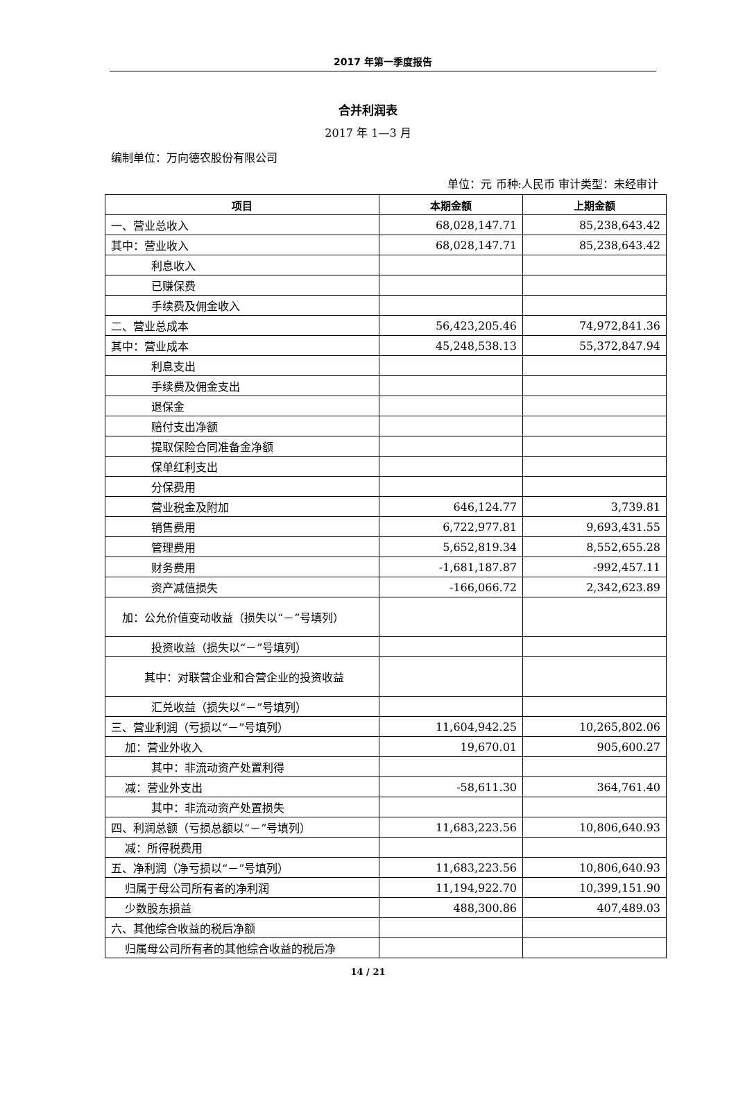2017 年第一季度报告
合并利润表
2017 年 1—3 月
编制单位：万向德农股份有限公司
单位：元 币种:人民币 审计类型：未经审计
| 项目 | 本期金额 | 上期金额 |
| --- | --- | --- |
| 一、营业总收入 | 68,028,147.71 | 85,238,643.42 |
| 其中：营业收入 | 68,028,147.71 | 85,238,643.42 |
| 利息收入 | | |
| 已赚保费 | | |
| 手续费及佣金收入 | | |
| 二、营业总成本 | 56,423,205.46 | 74,972,841.36 |
| 其中：营业成本 | 45,248,538.13 | 55,372,847.94 |
| 利息支出 | | |
| 手续费及佣金支出 | | |
| 退保金 | | |
| 赔付支出净额 | | |
| 提取保险合同准备金净额 | | |
| 保单红利支出 | | |
| 分保费用 | | |
| 营业税金及附加 | 646,124.77 | 3,739.81 |
| 销售费用 | 6,722,977.81 | 9,693,431.55 |
| 管理费用 | 5,652,819.34 | 8,552,655.28 |
| 财务费用 | -1,681,187.87 | -992,457.11 |
| 资产减值损失 | -166,066.72 | 2,342,623.89 |
| 加：公允价值变动收益（损失以“－”号填列） | | |
| 投资收益（损失以“－”号填列） | | |
| 其中：对联营企业和合营企业的投资收益 | | |
| 汇兑收益（损失以“－”号填列） | | |
| 三、营业利润（亏损以“－”号填列） | 11,604,942.25 | 10,265,802.06 |
| 加：营业外收入 | 19,670.01 | 905,600.27 |
| 其中：非流动资产处置利得 | | |
| 减：营业外支出 | -58,611.30 | 364,761.40 |
| 其中：非流动资产处置损失 | | |
| 四、利润总额（亏损总额以“－”号填列） | 11,683,223.56 | 10,806,640.93 |
| 减：所得税费用 | | |
| 五、净利润（净亏损以“－”号填列） | 11,683,223.56 | 10,806,640.93 |
| 归属于母公司所有者的净利润 | 11,194,922.70 | 10,399,151.90 |
| 少数股东损益 | 488,300.86 | 407,489.03 |
| 六、其他综合收益的税后净额 | | |
| 归属母公司所有者的其他综合收益的税后净 | | |
14 / 21